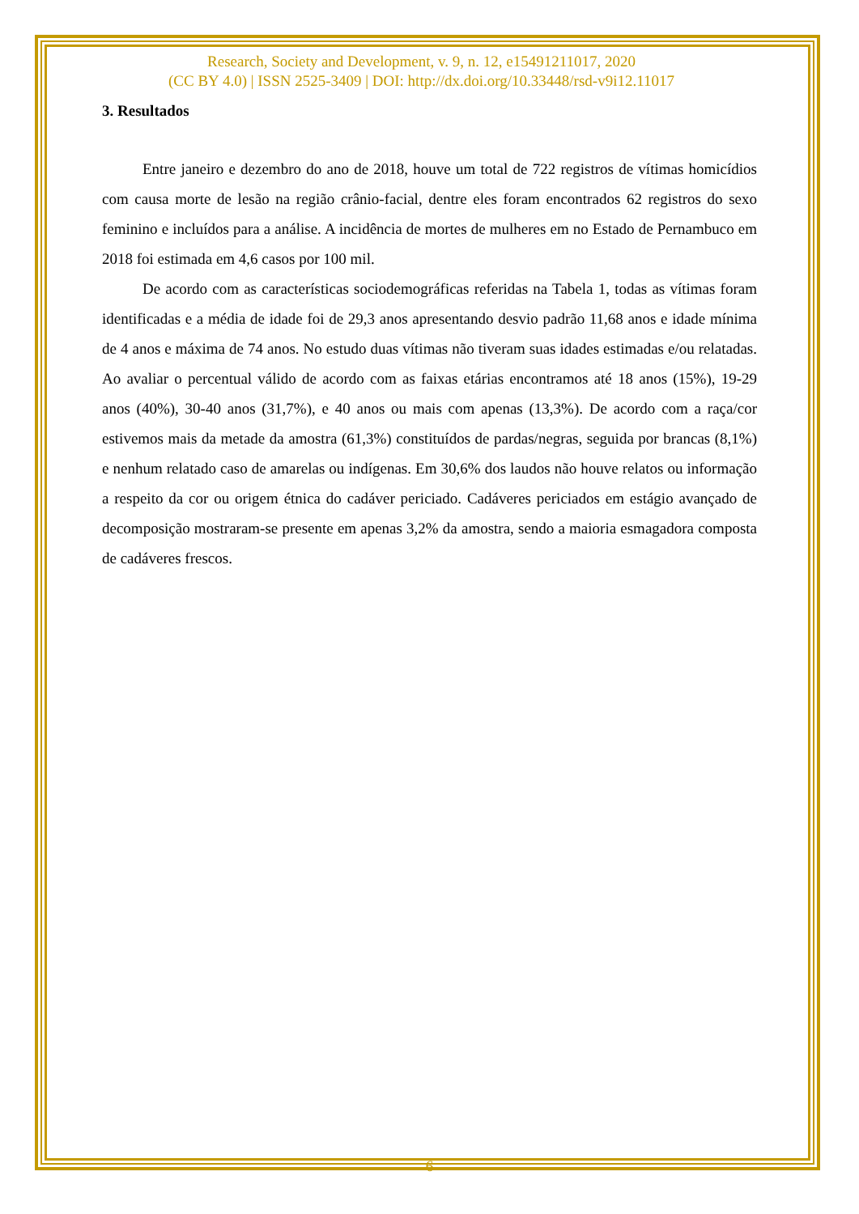Research, Society and Development, v. 9, n. 12, e15491211017, 2020
(CC BY 4.0) | ISSN 2525-3409 | DOI: http://dx.doi.org/10.33448/rsd-v9i12.11017
3. Resultados
Entre janeiro e dezembro do ano de 2018, houve um total de 722 registros de vítimas homicídios com causa morte de lesão na região crânio-facial, dentre eles foram encontrados 62 registros do sexo feminino e incluídos para a análise. A incidência de mortes de mulheres em no Estado de Pernambuco em 2018 foi estimada em 4,6 casos por 100 mil.
De acordo com as características sociodemográficas referidas na Tabela 1, todas as vítimas foram identificadas e a média de idade foi de 29,3 anos apresentando desvio padrão 11,68 anos e idade mínima de 4 anos e máxima de 74 anos. No estudo duas vítimas não tiveram suas idades estimadas e/ou relatadas. Ao avaliar o percentual válido de acordo com as faixas etárias encontramos até 18 anos (15%), 19-29 anos (40%), 30-40 anos (31,7%), e 40 anos ou mais com apenas (13,3%). De acordo com a raça/cor estivemos mais da metade da amostra (61,3%) constituídos de pardas/negras, seguida por brancas (8,1%) e nenhum relatado caso de amarelas ou indígenas. Em 30,6% dos laudos não houve relatos ou informação a respeito da cor ou origem étnica do cadáver periciado. Cadáveres periciados em estágio avançado de decomposição mostraram-se presente em apenas 3,2% da amostra, sendo a maioria esmagadora composta de cadáveres frescos.
6